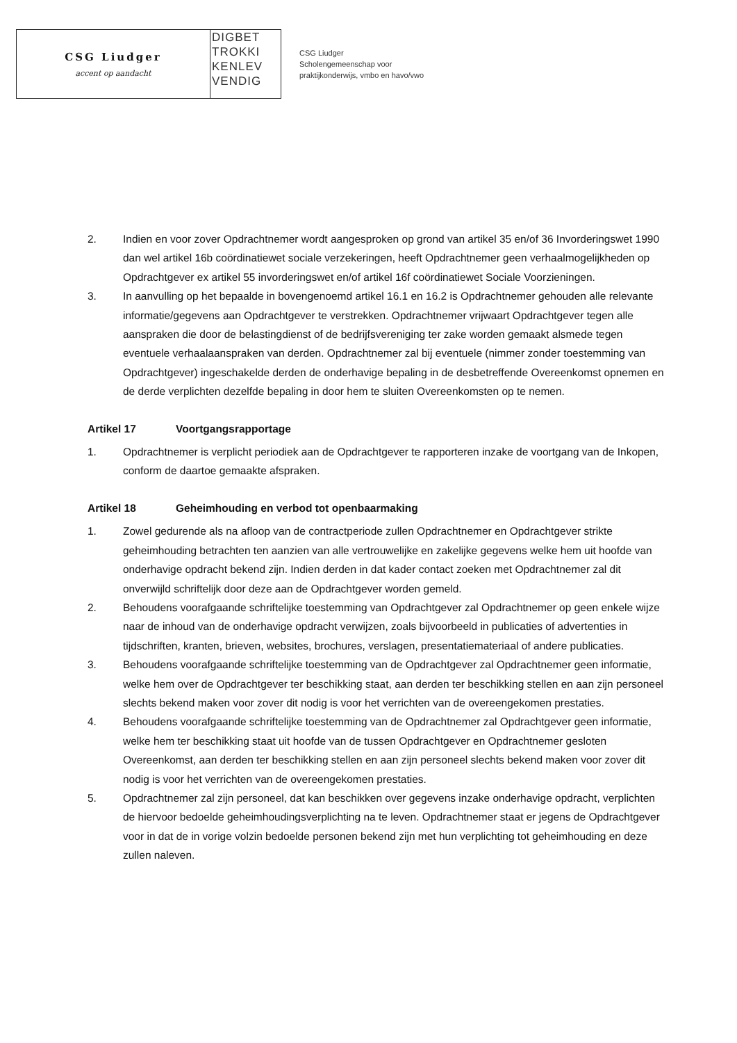CSG Liudger
accent op aandacht
DIGBET TROKKI KENLEV VENDIG
CSG Liudger
Scholengemeenschap voor
praktijkonderwijs, vmbo en havo/vwo
2. Indien en voor zover Opdrachtnemer wordt aangesproken op grond van artikel 35 en/of 36 Invorderingswet 1990 dan wel artikel 16b coördinatiewet sociale verzekeringen, heeft Opdrachtnemer geen verhaalmogelijkheden op Opdrachtgever ex artikel 55 invorderingswet en/of artikel 16f coördinatiewet Sociale Voorzieningen.
3. In aanvulling op het bepaalde in bovengenoemd artikel 16.1 en 16.2 is Opdrachtnemer gehouden alle relevante informatie/gegevens aan Opdrachtgever te verstrekken. Opdrachtnemer vrijwaart Opdrachtgever tegen alle aanspraken die door de belastingdienst of de bedrijfsvereniging ter zake worden gemaakt alsmede tegen eventuele verhaalaanspraken van derden. Opdrachtnemer zal bij eventuele (nimmer zonder toestemming van Opdrachtgever) ingeschakelde derden de onderhavige bepaling in de desbetreffende Overeenkomst opnemen en de derde verplichten dezelfde bepaling in door hem te sluiten Overeenkomsten op te nemen.
Artikel 17 Voortgangsrapportage
1. Opdrachtnemer is verplicht periodiek aan de Opdrachtgever te rapporteren inzake de voortgang van de Inkopen, conform de daartoe gemaakte afspraken.
Artikel 18 Geheimhouding en verbod tot openbaarmaking
1. Zowel gedurende als na afloop van de contractperiode zullen Opdrachtnemer en Opdrachtgever strikte geheimhouding betrachten ten aanzien van alle vertrouwelijke en zakelijke gegevens welke hem uit hoofde van onderhavige opdracht bekend zijn. Indien derden in dat kader contact zoeken met Opdrachtnemer zal dit onverwijld schriftelijk door deze aan de Opdrachtgever worden gemeld.
2. Behoudens voorafgaande schriftelijke toestemming van Opdrachtgever zal Opdrachtnemer op geen enkele wijze naar de inhoud van de onderhavige opdracht verwijzen, zoals bijvoorbeeld in publicaties of advertenties in tijdschriften, kranten, brieven, websites, brochures, verslagen, presentatiemateriaal of andere publicaties.
3. Behoudens voorafgaande schriftelijke toestemming van de Opdrachtgever zal Opdrachtnemer geen informatie, welke hem over de Opdrachtgever ter beschikking staat, aan derden ter beschikking stellen en aan zijn personeel slechts bekend maken voor zover dit nodig is voor het verrichten van de overeengekomen prestaties.
4. Behoudens voorafgaande schriftelijke toestemming van de Opdrachtnemer zal Opdrachtgever geen informatie, welke hem ter beschikking staat uit hoofde van de tussen Opdrachtgever en Opdrachtnemer gesloten Overeenkomst, aan derden ter beschikking stellen en aan zijn personeel slechts bekend maken voor zover dit nodig is voor het verrichten van de overeengekomen prestaties.
5. Opdrachtnemer zal zijn personeel, dat kan beschikken over gegevens inzake onderhavige opdracht, verplichten de hiervoor bedoelde geheimhoudingsverplichting na te leven. Opdrachtnemer staat er jegens de Opdrachtgever voor in dat de in vorige volzin bedoelde personen bekend zijn met hun verplichting tot geheimhouding en deze zullen naleven.